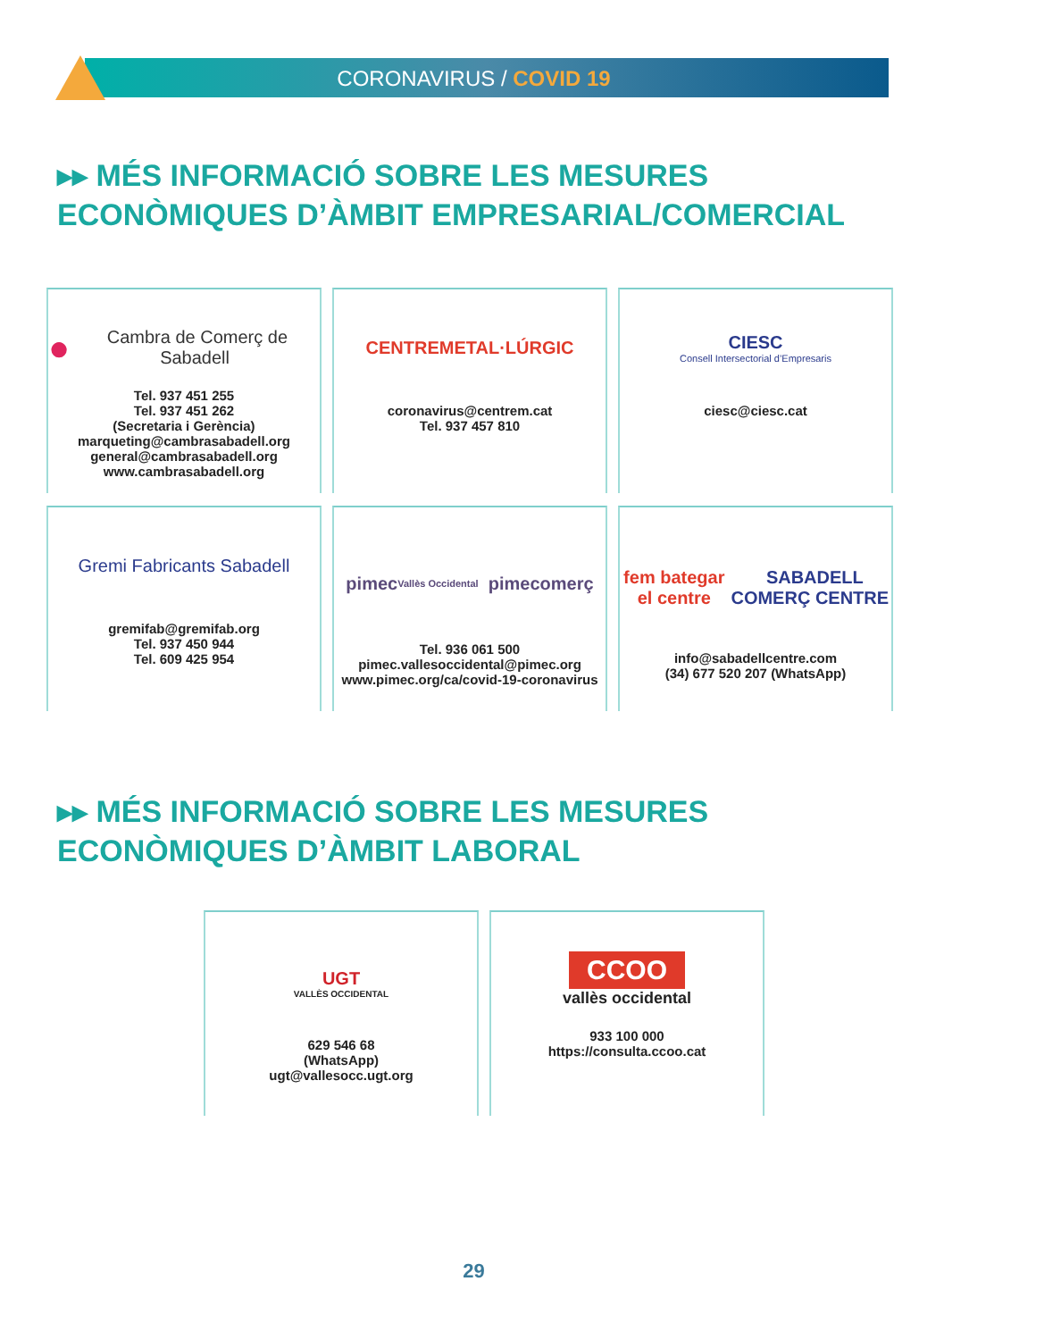CORONAVIRUS / COVID 19
▸▸ MÉS INFORMACIÓ SOBRE LES MESURES
ECONÒMIQUES D’ÀMBIT EMPRESARIAL/COMERCIAL
● Cambra de Comerç de Sabadell
Tel. 937 451 255
Tel. 937 451 262
(Secretaria i Gerència)
marqueting@cambrasabadell.org
general@cambrasabadell.org
www.cambrasabadell.org
CENTREMETAL·LÚRGIC
coronavirus@centrem.cat
Tel. 937 457 810
CIESC
Consell Intersectorial d’Empresaris
ciesc@ciesc.cat
Gremi Fabricants Sabadell
gremifab@gremifab.org
Tel. 937 450 944
Tel. 609 425 954
pimec Vallès Occidental pimecomerç
Tel. 936 061 500
pimec.vallesoccidental@pimec.org
www.pimec.org/ca/covid-19-coronavirus
fem bategar el centre SABADELL COMERÇ CENTRE
info@sabadellcentre.com
(34) 677 520 207 (WhatsApp)
▸▸ MÉS INFORMACIÓ SOBRE LES MESURES
ECONÒMIQUES D’ÀMBIT LABORAL
UGT
VALLÈS OCCIDENTAL
629 546 68
(WhatsApp)
ugt@vallesocc.ugt.org
CCOO
vallès occidental
933 100 000
https://consulta.ccoo.cat
29